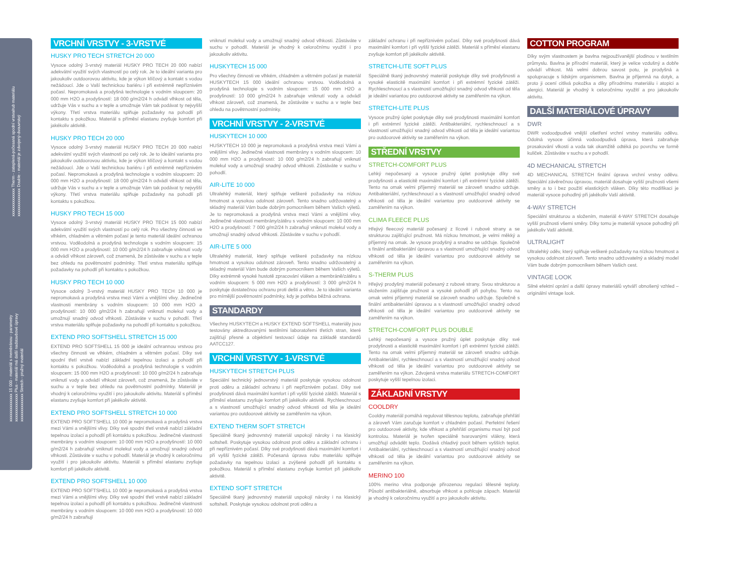xxxxxxxxxxxxxx Therm - zateplená-počesaná spodní vrstva/rub materiálu
xxxxxxxxxxxxxx Double - materiál je zdvojený-dvouvrstvý
xxxxxxxxxxxxxx 15 000 - materiál s membránou - parametry
xxxxxxxxxxxxxx Plus - materiál má další nadstavbové úpravy
xxxxxxxxxxxxxx Stretch - pružný materiál
VRCHNÍ VRSTVY - 3-VRSTVÉ
HUSKY PRO TECH STRETCH 20 000
Vysoce odolný 3-vrstvý materiál HUSKY PRO TECH 20 000 nabízí adekvátní využití svých vlastností po celý rok. Je to ideální varianta pro jakoukoliv outdoorovou aktivitu, kde je výkon klíčový a kontakt s vodou nežádoucí. Jde o Vaší technickou bariéru i při extrémně nepříznivém počasí. Nepromokavá a prodyšná technologie s vodním sloupcem: 20 000 mm H2O a prodyšností: 18 000 g/m2/24 h odvádí vlhkost od těla, udržuje Vás v suchu a v teple a umožnuje Vám tak podávat ty nejvyšší výkony. Třetí vrstva materiálu splňuje požadavky na pohodlí při kontaktu s pokožkou. Materiál s příměsí elastanu zvyšuje komfort při jakékoliv aktivitě.
HUSKY PRO TECH 20 000
Vysoce odolný 3-vrstvý materiál HUSKY PRO TECH 20 000 nabízí adekvátní využití svých vlastností po celý rok. Je to ideální varianta pro jakoukoliv outdoorovou aktivitu, kde je výkon klíčový a kontakt s vodou nežádoucí. Jde o Vaší technickou bariéru i při extrémně nepříznivém počasí. Nepromokavá a prodyšná technologie s vodním sloupcem: 20 000 mm H2O a prodyšností: 18 000 g/m2/24 h odvádí vlhkost od těla, udržuje Vás v suchu a v teple a umožnuje Vám tak podávat ty nejvyšší výkony. Třetí vrstva materiálu splňuje požadavky na pohodlí při kontaktu s pokožkou.
HUSKY PRO TECH 15 000
Vysoce odolný 3-vrstvý materiál HUSKY PRO TECH 15 000 nabízí adekvátní využití svých vlastností po celý rok. Pro všechny činnosti ve vlhkém, chladném a větrném počasí je tento materiál ideální ochranou vrstvou. Voděodolná a prodyšná technologie s vodním sloupcem: 15 000 mm H2O a prodyšností: 10 000 g/m2/24 h zabraňuje vniknutí vody a odvádí vlhkost zároveň, což znamená, že zůstáváte v suchu a v teple bez ohledu na povětrnostní podmínky. Třetí vrstva materiálu splňuje požadavky na pohodlí při kontaktu s pokožkou.
HUSKY PRO TECH 10 000
Vysoce odolný 3-vrstvý materiál HUSKY PRO TECH 10 000 je nepromokavá a prodyšná vrstva mezi Vámi a vnějšími vlivy. Jedinečné vlastnosti membrány s vodním sloupcem: 10 000 mm H2O a prodyšností: 10 000 g/m2/24 h zabraňují vniknutí molekul vody a umožnují snadný odvod vlhkosti. Zůstáváte v suchu v pohodlí. Třetí vrstva materiálu splňuje požadavky na pohodlí při kontaktu s pokožkou.
EXTEND PRO SOFTSHELL STRETCH 15 000
EXTEND PRO SOFTSHELL 15 000 je ideální ochrannou vrstvou pro všechny činnosti ve vlhkém, chladném a větrném počasí. Díky své spodní třetí vrstvě nabízí základní tepelnou izolaci a pohodlí při kontaktu s pokožkou. Voděodolná a prodyšná technologie s vodním sloupcem: 15 000 mm H2O a prodyšností: 10 000 g/m2/24 h zabraňuje vniknutí vody a odvádí vlhkost zároveň, což znamená, že zůstáváte v suchu a v teple bez ohledu na povětrnostní podmínky. Materiál je vhodný k celoročnímu využití i pro jakoukoliv aktivitu. Materiál s příměsí elastanu zvyšuje komfort při jakékoliv aktivitě.
EXTEND PRO SOFTSHELL STRETCH 10 000
EXTEND PRO SOFTSHELL 10 000 je nepromokavá a prodyšná vrstva mezi Vámi a vnějšími vlivy. Díky své spodní třetí vrstvě nabízí základní tepelnou izolaci a pohodlí při kontaktu s pokožkou. Jedinečné vlastnosti membrány s vodním sloupcem: 10 000 mm H2O a prodyšností: 10 000 g/m2/24 h zabraňují vniknutí molekul vody a umožnují snadný odvod vlhkosti. Zůstáváte v suchu v pohodlí. Materiál je vhodný k celoročnímu využití i pro jakoukoliv aktivitu. Materiál s příměsí elastanu zvyšuje komfort při jakékoliv aktivitě.
EXTEND PRO SOFTSHELL 10 000
EXTEND PRO SOFTSHELL 10 000 je nepromokavá a prodyšná vrstva mezi Vámi a vnějšími vlivy. Díky své spodní třetí vrstvě nabízí základní tepelnou izolaci a pohodlí při kontaktu s pokožkou. Jedinečné vlastnosti membrány s vodním sloupcem: 10 000 mm H2O a prodyšností: 10 000 g/m2/24 h zabraňují
vniknutí molekul vody a umožnují snadný odvod vlhkosti. Zůstáváte v suchu v pohodlí. Materiál je vhodný k celoročnímu využití i pro jakoukoliv aktivitu.
HUSKYTECH 15 000
Pro všechny činnosti ve vlhkém, chladném a větrném počasí je materiál HUSKYTECH 15 000 ideální ochranou vrstvou. Voděodolná a prodyšná technologie s vodním sloupcem: 15 000 mm H2O a prodyšností: 10 000 g/m2/24 h zabraňuje vniknutí vody a odvádí vlhkost zároveň, což znamená, že zůstáváte v suchu a v teple bez ohledu na povětrnostní podmínky.
VRCHNÍ VRSTVY - 2-VRSTVÉ
HUSKYTECH 10 000
HUSKYTECH 10 000 je nepromokavá a prodyšná vrstva mezi Vámi a vnějšími vlivy. Jedinečné vlastnosti membrány s vodním sloupcem: 10 000 mm H2O a prodyšností: 10 000 g/m2/24 h zabraňují vniknutí molekul vody a umožnují snadný odvod vlhkosti. Zůstáváte v suchu v pohodlí.
AIR-LITE 10 000
Ultralehký materiál, který splňuje veškeré požadavky na nízkou hmotnost a vysokou odolnost zároveň. Tento snadno udržovatelný a skladný materiál Vám bude dobrým pomocníkem během Vašich výletů. Je to nepromokavá a prodyšná vrstva mezi Vámi a vnějšími vlivy. Jedinečné vlastnosti membrány/zátěru s vodním sloupcem: 10 000 mm H2O a prodyšností: 7 000 g/m2/24 h zabraňují vniknutí molekul vody a umožnují snadný odvod vlhkosti. Zůstáváte v suchu v pohodlí.
AIR-LITE 5 000
Ultralehký materiál, který splňuje veškeré požadavky na nízkou hmotnost a vysokou odolnost zároveň. Tento snadno udržovatelný a skladný materiál Vám bude dobrým pomocníkem během Vašich výletů. Díky extrémně vysoké hustotě zpracování vláken a membráně/zátěru s vodním sloupcem: 5 000 mm H2O a prodyšností: 3 000 g/m2/24 h poskytuje dostatečnou ochranu proti dešti a větru. Je to ideální varianta pro mírnější povětrnostní podmínky, kdy je potřeba běžná ochrana.
STANDARDY
Všechny HUSKYTECH a HUSKY EXTEND SOFTSHELL materiály jsou testovány aktreditovanými textilními laboratořemi třetích stran, které zajišťují přesné a objektivní testovací údaje na základě standardů AATCC127.
VRCHNÍ VRSTVY - 1-VRSTVÉ
HUSKYTECH STRETCH PLUS
Speciální technický jednovrstvý materiál poskytuje vysokou odolnost proti oděru a základní ochranu i při nepříznivém počasí. Díky své prodyšnosti dává maximální komfort i při vyšší fyzické zátěži. Materiál s příměsí elastanu zvyšuje komfort při jakékoliv aktivitě. Rychleschnoucí a s vlastností umožňující snadný odvod vlhkosti od těla je ideální variantou pro outdoorové aktivity se zaměřením na výkon.
EXTEND THERM SOFT STRETCH
Speciálně tkaný jednovrstvý materiál uspokojí nároky i na klasický softshell. Poskytuje vysokou odolnost proti oděru a základní ochranu i při nepříznivém počasí. Díky své prodyšnosti dává maximální komfort i při vyšší fyzické zátěži. Počesaná úprava rubu materiálu splňuje požadavky na tepelnou izolaci a zvýšené pohodlí při kontaktu s pokožkou. Materiál s příměsí elastanu zvyšuje komfort při jakékoliv aktivitě.
EXTEND SOFT STRETCH
Speciálně tkaný jednovrstvý materiál uspokojí nároky i na klasický softshell. Poskytuje vysokou odolnost proti oděru a
základní ochranu i při nepříznivém počasí. Díky své prodyšnosti dává maximální komfort i při vyšší fyzické zátěži. Materiál s příměsí elastanu zvyšuje komfort při jakékoliv aktivitě.
STRETCH-LITE SOFT PLUS
Speciálně tkaný jednovrstvý materiál poskytuje díky své prodyšnosti a vysoké elasticitě maximální komfort i při extrémní fyzické zátěži. Rychleschnoucí a s vlastností umožňující snadný odvod vlhkosti od těla je ideální variantou pro outdoorové aktivity se zaměřením na výkon.
STRETCH-LITE PLUS
Vysoce pružný úplet poskytuje díky své prodyšnosti maximální komfort i při extrémní fyzické zátěži. Antibakteriální, rychleschnoucí a s vlastností umožňující snadný odvod vlhkosti od těla je ideální variantou pro outdoorové aktivity se zaměřením na výkon.
STŘEDNÍ VRSTVY
STRETCH-COMFORT PLUS
Lehký nepočesaný a vysoce pružný úplet poskytuje díky své prodyšnosti a elasticitě maximální komfort i při extrémní fyzické zátěži. Tento na omak velmi příjemný materiál se zároveň snadno udržuje. Antibakteriální, rychleschnoucí a s vlastností umožňující snadný odvod vlhkosti od těla je ideální variantou pro outdoorové aktivity se zaměřením na výkon.
CLIMA FLEECE PLUS
Hřejivý fleecový materiál počesaný z lícové i rubové strany a se strukturou zajišťující pružnost. Má nízkou hmotnost, je velmi měkký a příjemný na omak. Je vysoce prodyšný a snadno se udržuje. Společně s finální antibakteriální úpravou a s vlastností umožňující snadný odvod vlhkosti od těla je ideální variantou pro outdoorové aktivity se zaměřením na výkon.
S-THERM PLUS
Hřejivý prodyšný materiál počesaný z rubové strany. Svou strukturou a složením zajišťuje pružnost a vysoké pohodlí při pohybu. Tento na omak velmi příjemný materiál se zároveň snadno udržuje. Společně s finální antibakteriální úpravou a s vlastností umožňující snadný odvod vlhkosti od těla je ideální variantou pro outdoorové aktivity se zaměřením na výkon.
STRETCH-COMFORT PLUS DOUBLE
Lehký nepočesaný a vysoce pružný úplet poskytuje díky své prodyšnosti a elasticitě maximální komfort i při extrémní fyzické zátěži. Tento na omak velmi příjemný materiál se zároveň snadno udržuje. Antibakteriální, rychleschnoucí a s vlastností umožňující snadný odvod vlhkosti od těla je ideální variantou pro outdoorové aktivity se zaměřením na výkon. Zdvojená vrstva materiálu STRETCH-COMFORT poskytuje vyšší tepelnou izolaci.
ZÁKLADNÍ VRSTVY
COOLDRY
Cooldry materiál pomáhá regulovat tělesnou teplotu, zabraňuje přehřátí a zároveň Vám zaručuje komfort v chladném počasí. Perfektní řešení pro outdoorové aktivity, kde vlhkost a přehřátí organismu musí být pod kontrolou. Materiál je tvořen speciálně tvarovanými vlákny, která umožňují odvádět teplo. Dodává chladivý pocit během vyšších teplot. Antibakteriální, rychleschnoucí a s vlastností umožňující snadný odvod vlhkosti od těla je ideální variantou pro outdoorové aktivity se zaměřením na výkon.
MERINO 100
100% merino vlna podporuje přirozenou regulaci tělesné teploty. Působí antibakteriálně, absorbuje vlhkost a pohlcuje zápach. Materiál je vhodný k celoročnímu využití a pro jakoukoliv aktivitu.
COTTON PROGRAM
Díky svým vlastnostem je bavlna nejpoužívanější plodinou v textilním průmyslu. Bavlna je přírodní materiál, který je velice vzdušný a dobře odvádí vlhkost. Má velmi dobrou savost potu, je prodyšná a spolupracuje s lidským organismem. Bavlna je příjemná na dotyk, a proto ji ocení citlivá pokožka a díky přírodnímu materiálu i atopici a alergici. Materiál je vhodný k celoročnímu využití a pro jakoukoliv aktivitu.
DALŠÍ MATERIÁLOVÉ ÚPRAVY
DWR
DWR vodoodpudivé vnější ošetření vrchní vrstvy materiálu oděvu. Odolná vysoce účinná vodoodpudivá úprava, která zabraňuje prosakování vlkosti a voda tak okamžitě odtéká po povrchu ve formě kuliček. Zůstáváte v suchu a v pohodlí.
4D MECHANICAL STRETCH
4D MECHANICAL STRETCH finální úprava vrchní vrstvy oděvu. Speciální závěrečnou úpravou, materiál dosahuje vyšší pružnosti všemi směry a to i bez použití elastických vláken. Díky této modifikaci je materiál vysoce pohodlný při jakékoliv Vaší aktivitě.
4-WAY STRETCH
Speciální strukturou a složením, materiál 4-WAY STRETCH dosahuje vyšší pružnosti všemi směry. Díky tomu je materiál vysoce pohodlný při jakékoliv Vaší aktivitě.
ULTRALIGHT
Ultralehký oděv, který splňuje veškeré požadavky na nízkou hmotnost a vysokou odolnost zároveň. Tento snadno udržovatelný a skladný model Vám bude dobrým pomocníkem během Vašich cest.
VINTAGE LOOK
Silné efektní oprání a další úpravy materiálů vytváří obnošený vzhled – originální vintage look.